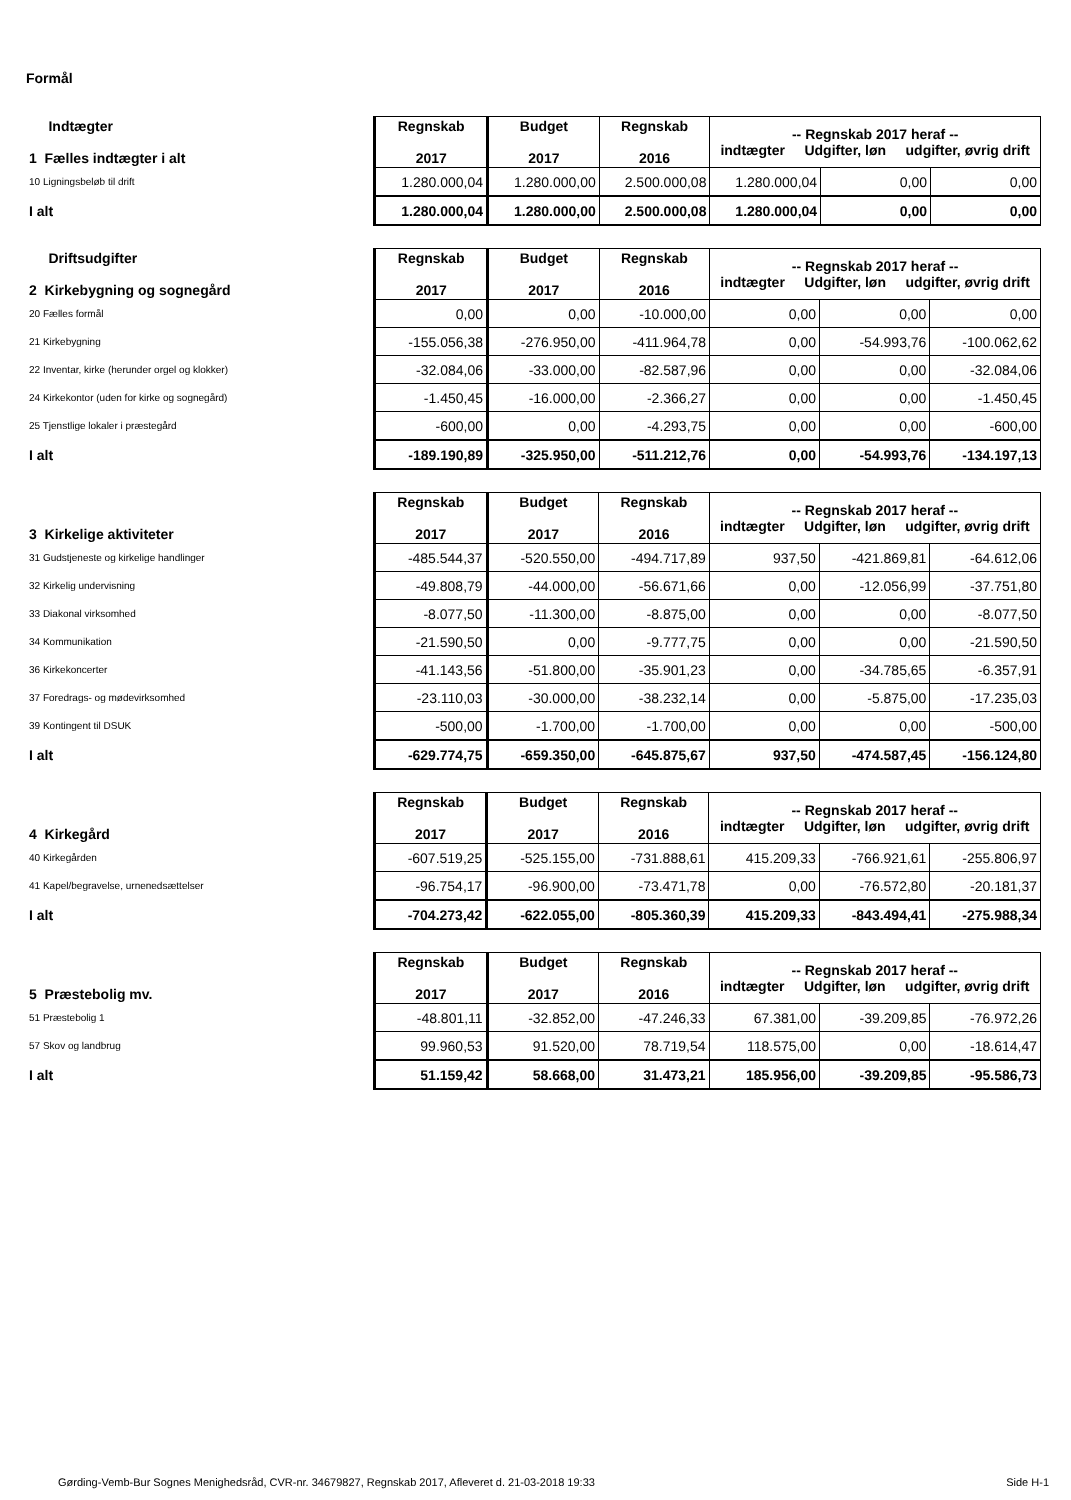Formål
| Indtægter 1 Fælles indtægter i alt | Regnskab 2017 | Budget 2017 | Regnskab 2016 | -- Regnskab 2017 heraf -- indtægter Udgifter, løn udgifter, øvrig drift | | |
| 10 Ligningsbeløb til drift | 1.280.000,04 | 1.280.000,00 | 2.500.000,08 | 1.280.000,04 | 0,00 | 0,00 |
| I alt | 1.280.000,04 | 1.280.000,00 | 2.500.000,08 | 1.280.000,04 | 0,00 | 0,00 |
| Driftsudgifter 2 Kirkebygning og sognegård | Regnskab 2017 | Budget 2017 | Regnskab 2016 | -- Regnskab 2017 heraf -- indtægter Udgifter, løn udgifter, øvrig drift | | |
| 20 Fælles formål | 0,00 | 0,00 | -10.000,00 | 0,00 | 0,00 | 0,00 |
| 21 Kirkebygning | -155.056,38 | -276.950,00 | -411.964,78 | 0,00 | -54.993,76 | -100.062,62 |
| 22 Inventar, kirke (herunder orgel og klokker) | -32.084,06 | -33.000,00 | -82.587,96 | 0,00 | 0,00 | -32.084,06 |
| 24 Kirkekontor (uden for kirke og sognegård) | -1.450,45 | -16.000,00 | -2.366,27 | 0,00 | 0,00 | -1.450,45 |
| 25 Tjenstlige lokaler i præstegård | -600,00 | 0,00 | -4.293,75 | 0,00 | 0,00 | -600,00 |
| I alt | -189.190,89 | -325.950,00 | -511.212,76 | 0,00 | -54.993,76 | -134.197,13 |
| 3 Kirkelige aktiviteter | Regnskab 2017 | Budget 2017 | Regnskab 2016 | -- Regnskab 2017 heraf -- indtægter Udgifter, løn udgifter, øvrig drift | | |
| 31 Gudstjeneste og kirkelige handlinger | -485.544,37 | -520.550,00 | -494.717,89 | 937,50 | -421.869,81 | -64.612,06 |
| 32 Kirkelig undervisning | -49.808,79 | -44.000,00 | -56.671,66 | 0,00 | -12.056,99 | -37.751,80 |
| 33 Diakonal virksomhed | -8.077,50 | -11.300,00 | -8.875,00 | 0,00 | 0,00 | -8.077,50 |
| 34 Kommunikation | -21.590,50 | 0,00 | -9.777,75 | 0,00 | 0,00 | -21.590,50 |
| 36 Kirkekoncerter | -41.143,56 | -51.800,00 | -35.901,23 | 0,00 | -34.785,65 | -6.357,91 |
| 37 Foredrags- og mødevirksomhed | -23.110,03 | -30.000,00 | -38.232,14 | 0,00 | -5.875,00 | -17.235,03 |
| 39 Kontingent til DSUK | -500,00 | -1.700,00 | -1.700,00 | 0,00 | 0,00 | -500,00 |
| I alt | -629.774,75 | -659.350,00 | -645.875,67 | 937,50 | -474.587,45 | -156.124,80 |
| 4 Kirkegård | Regnskab 2017 | Budget 2017 | Regnskab 2016 | -- Regnskab 2017 heraf -- indtægter Udgifter, løn udgifter, øvrig drift | | |
| 40 Kirkegården | -607.519,25 | -525.155,00 | -731.888,61 | 415.209,33 | -766.921,61 | -255.806,97 |
| 41 Kapel/begravelse, urnenedsættelser | -96.754,17 | -96.900,00 | -73.471,78 | 0,00 | -76.572,80 | -20.181,37 |
| I alt | -704.273,42 | -622.055,00 | -805.360,39 | 415.209,33 | -843.494,41 | -275.988,34 |
| 5 Præstebolig mv. | Regnskab 2017 | Budget 2017 | Regnskab 2016 | -- Regnskab 2017 heraf -- indtægter Udgifter, løn udgifter, øvrig drift | | |
| 51 Præstebolig 1 | -48.801,11 | -32.852,00 | -47.246,33 | 67.381,00 | -39.209,85 | -76.972,26 |
| 57 Skov og landbrug | 99.960,53 | 91.520,00 | 78.719,54 | 118.575,00 | 0,00 | -18.614,47 |
| I alt | 51.159,42 | 58.668,00 | 31.473,21 | 185.956,00 | -39.209,85 | -95.586,73 |
Gørding-Vemb-Bur Sognes Menighedsråd, CVR-nr. 34679827, Regnskab 2017, Afleveret d. 21-03-2018 19:33 Side H-1